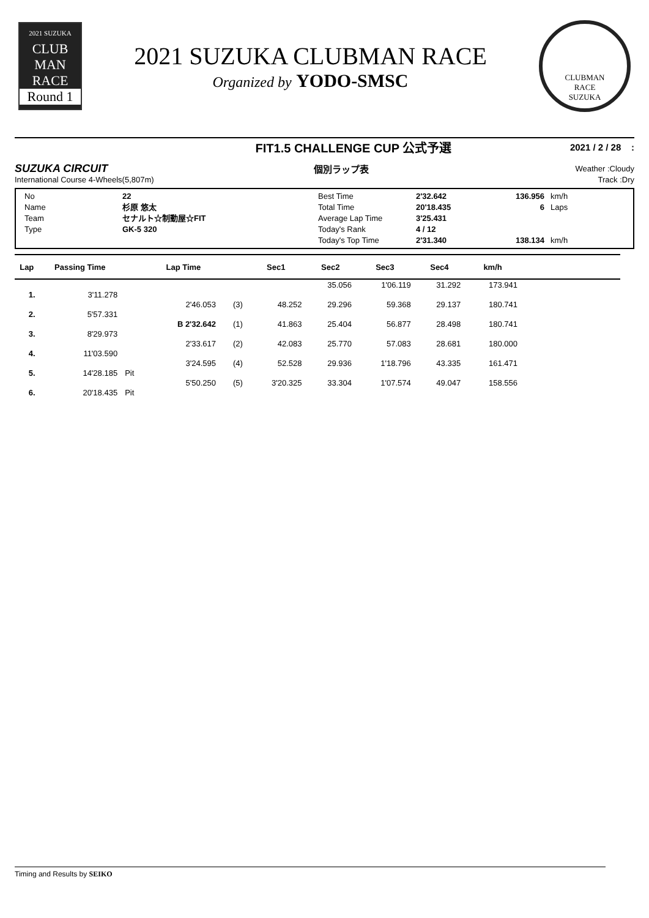2021 SUZUKA
CLUB
MAN
RACE
Round 1
2021 SUZUKA CLUBMAN RACE
Organized by YODO-SMSC
CLUBMAN
RACE
SUZUKA
FIT1.5 CHALLENGE CUP 公式予選 2021 / 2 / 28 :
SUZUKA CIRCUIT 個別ラップ表 Weather :Cloudy
International Course 4-Wheels(5,807m) Track :Dry
| No | 22 |
| Name | 杉原 悠太 |
| Team | セナルト☆制動屋☆FIT |
| Type | GK-5 320 |
| Best Time | 2'32.642 | 136.956 | km/h |
| Total Time | 20'18.435 | 6 | Laps |
| Average Lap Time | 3'25.431 | | |
| Today's Rank | 4 / 12 | | |
| Today's Top Time | 2'31.340 | 138.134 | km/h |
| Lap | Passing Time | | Lap Time | | Sec1 | Sec2 | Sec3 | Sec4 | km/h | |
| --- | --- | --- | --- | --- | --- | --- | --- | --- | --- | --- |
| | | | | | | 35.056 | 1'06.119 | 31.292 | 173.941 | |
| 1. | 3'11.278 | | | | | | | | | |
| | | | 2'46.053 | (3) | 48.252 | 29.296 | 59.368 | 29.137 | 180.741 | |
| 2. | 5'57.331 | | | | | | | | | |
| | | | B 2'32.642 | (1) | 41.863 | 25.404 | 56.877 | 28.498 | 180.741 | |
| 3. | 8'29.973 | | | | | | | | | |
| | | | 2'33.617 | (2) | 42.083 | 25.770 | 57.083 | 28.681 | 180.000 | |
| 4. | 11'03.590 | | | | | | | | | |
| | | | 3'24.595 | (4) | 52.528 | 29.936 | 1'18.796 | 43.335 | 161.471 | |
| 5. | 14'28.185 | Pit | | | | | | | | |
| | | | 5'50.250 | (5) | 3'20.325 | 33.304 | 1'07.574 | 49.047 | 158.556 | |
| 6. | 20'18.435 | Pit | | | | | | | | |
Timing and Results by SEIKO